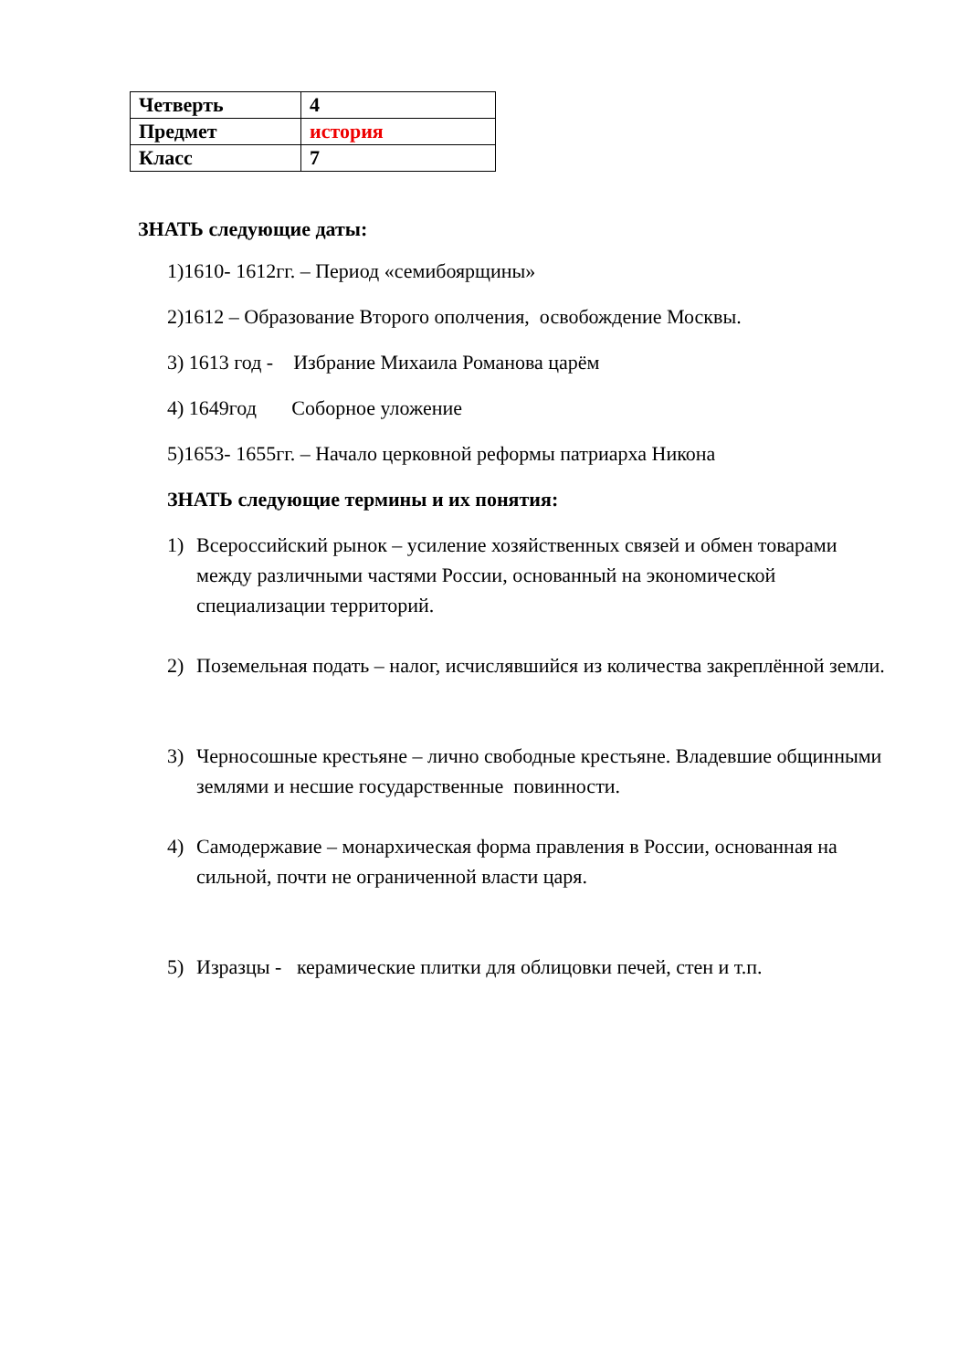| Четверть | 4 |
| Предмет | история |
| Класс | 7 |
ЗНАТЬ следующие даты:
1)1610- 1612гг. – Период «семибоярщины»
2)1612 – Образование Второго ополчения, освобождение Москвы.
3) 1613 год - Избрание Михаила Романова царём
4) 1649год Соборное уложение
5)1653- 1655гг. – Начало церковной реформы патриарха Никона
ЗНАТЬ следующие термины и их понятия:
1) Всероссийский рынок – усиление хозяйственных связей и обмен товарами между различными частями России, основанный на экономической специализации территорий.
2) Поземельная подать – налог, исчислявшийся из количества закреплённой земли.
3) Черносошные крестьяне – лично свободные крестьяне. Владевшие общинными землями и несшие государственные повинности.
4) Самодержавие – монархическая форма правления в России, основанная на сильной, почти не ограниченной власти царя.
5) Изразцы - керамические плитки для облицовки печей, стен и т.п.